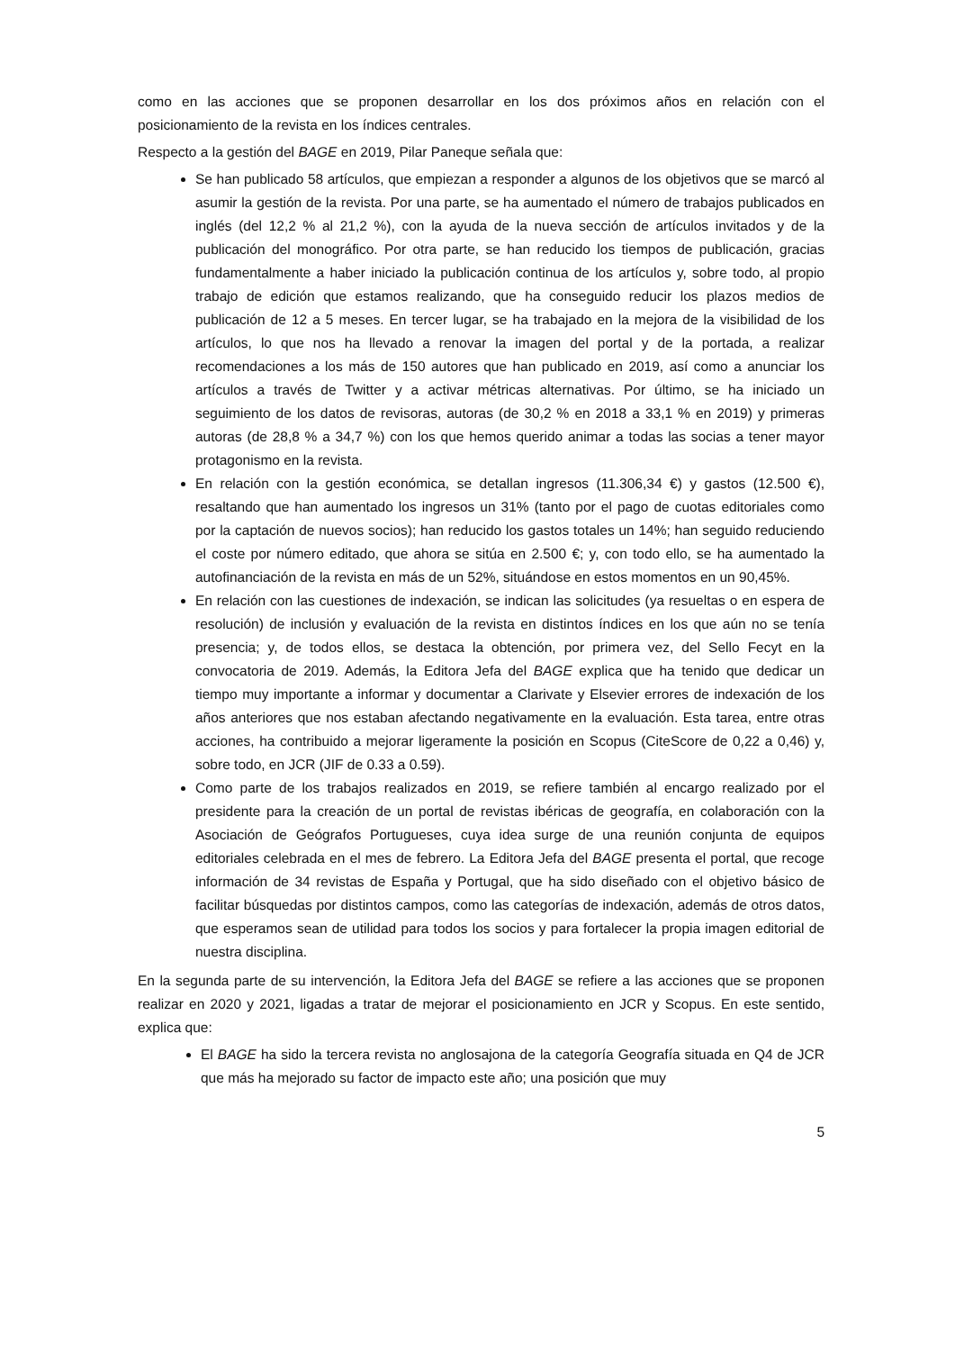como en las acciones que se proponen desarrollar en los dos próximos años en relación con el posicionamiento de la revista en los índices centrales.
Respecto a la gestión del BAGE en 2019, Pilar Paneque señala que:
Se han publicado 58 artículos, que empiezan a responder a algunos de los objetivos que se marcó al asumir la gestión de la revista. Por una parte, se ha aumentado el número de trabajos publicados en inglés (del 12,2 % al 21,2 %), con la ayuda de la nueva sección de artículos invitados y de la publicación del monográfico. Por otra parte, se han reducido los tiempos de publicación, gracias fundamentalmente a haber iniciado la publicación continua de los artículos y, sobre todo, al propio trabajo de edición que estamos realizando, que ha conseguido reducir los plazos medios de publicación de 12 a 5 meses. En tercer lugar, se ha trabajado en la mejora de la visibilidad de los artículos, lo que nos ha llevado a renovar la imagen del portal y de la portada, a realizar recomendaciones a los más de 150 autores que han publicado en 2019, así como a anunciar los artículos a través de Twitter y a activar métricas alternativas. Por último, se ha iniciado un seguimiento de los datos de revisoras, autoras (de 30,2 % en 2018 a 33,1 % en 2019) y primeras autoras (de 28,8 % a 34,7 %) con los que hemos querido animar a todas las socias a tener mayor protagonismo en la revista.
En relación con la gestión económica, se detallan ingresos (11.306,34 €) y gastos (12.500 €), resaltando que han aumentado los ingresos un 31% (tanto por el pago de cuotas editoriales como por la captación de nuevos socios); han reducido los gastos totales un 14%; han seguido reduciendo el coste por número editado, que ahora se sitúa en 2.500 €; y, con todo ello, se ha aumentado la autofinanciación de la revista en más de un 52%, situándose en estos momentos en un 90,45%.
En relación con las cuestiones de indexación, se indican las solicitudes (ya resueltas o en espera de resolución) de inclusión y evaluación de la revista en distintos índices en los que aún no se tenía presencia; y, de todos ellos, se destaca la obtención, por primera vez, del Sello Fecyt en la convocatoria de 2019. Además, la Editora Jefa del BAGE explica que ha tenido que dedicar un tiempo muy importante a informar y documentar a Clarivate y Elsevier errores de indexación de los años anteriores que nos estaban afectando negativamente en la evaluación. Esta tarea, entre otras acciones, ha contribuido a mejorar ligeramente la posición en Scopus (CiteScore de 0,22 a 0,46) y, sobre todo, en JCR (JIF de 0.33 a 0.59).
Como parte de los trabajos realizados en 2019, se refiere también al encargo realizado por el presidente para la creación de un portal de revistas ibéricas de geografía, en colaboración con la Asociación de Geógrafos Portugueses, cuya idea surge de una reunión conjunta de equipos editoriales celebrada en el mes de febrero. La Editora Jefa del BAGE presenta el portal, que recoge información de 34 revistas de España y Portugal, que ha sido diseñado con el objetivo básico de facilitar búsquedas por distintos campos, como las categorías de indexación, además de otros datos, que esperamos sean de utilidad para todos los socios y para fortalecer la propia imagen editorial de nuestra disciplina.
En la segunda parte de su intervención, la Editora Jefa del BAGE se refiere a las acciones que se proponen realizar en 2020 y 2021, ligadas a tratar de mejorar el posicionamiento en JCR y Scopus. En este sentido, explica que:
El BAGE ha sido la tercera revista no anglosajona de la categoría Geografía situada en Q4 de JCR que más ha mejorado su factor de impacto este año; una posición que muy
5